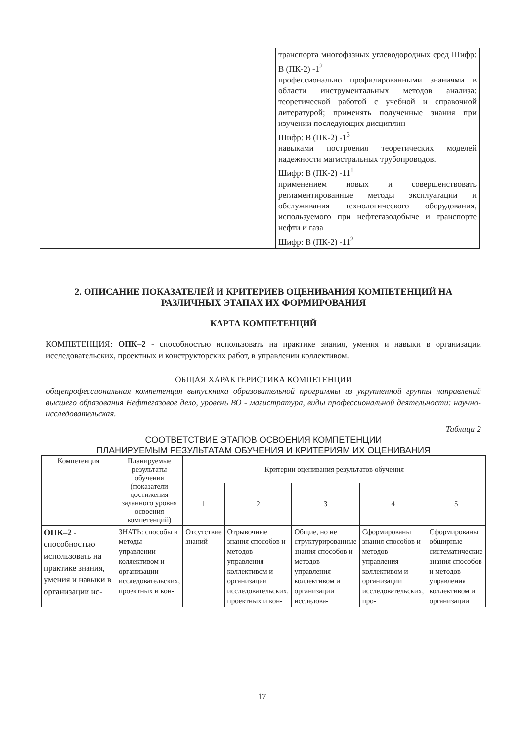| | | транспорта многофазных углеводородных сред Шифр: В (ПК-2) -1<sup>2</sup> профессионально профилированными знаниями в области инструментальных методов анализа: теоретической работой с учебной и справочной литературой; применять полученные знания при изучении последующих дисциплин Шифр: В (ПК-2) -1<sup>3</sup> навыками построения теоретических моделей надежности магистральных трубопроводов. Шифр: В (ПК-2) -11<sup>1</sup> применением новых и совершенствовать регламентированные методы эксплуатации и обслуживания технологического оборудования, используемого при нефтегазодобыче и транспорте нефти и газа Шифр: В (ПК-2) -11<sup>2</sup> |
2. ОПИСАНИЕ ПОКАЗАТЕЛЕЙ И КРИТЕРИЕВ ОЦЕНИВАНИЯ КОМПЕТЕНЦИЙ НА РАЗЛИЧНЫХ ЭТАПАХ ИХ ФОРМИРОВАНИЯ
КАРТА КОМПЕТЕНЦИЙ
КОМПЕТЕНЦИЯ: ОПК–2 - способностью использовать на практике знания, умения и навыки в организации исследовательских, проектных и конструкторских работ, в управлении коллективом.
ОБЩАЯ ХАРАКТЕРИСТИКА КОМПЕТЕНЦИИ
общепрофессиональная компетенция выпускника образовательной программы из укрупненной группы направлений высшего образования Нефтегазовое дело, уровень ВО - магистратура, виды профессиональной деятельности: научно-исследовательская.
Таблица 2
СООТВЕТСТВИЕ ЭТАПОВ ОСВОЕНИЯ КОМПЕТЕНЦИИ
ПЛАНИРУЕМЫМ РЕЗУЛЬТАТАМ ОБУЧЕНИЯ И КРИТЕРИЯМ ИХ ОЦЕНИВАНИЯ
| Компетенция | Планируемые результаты обучения (показатели достижения заданного уровня освоения компетенций) | Критерии оценивания результатов обучения | | | | |
| --- | --- | --- | --- | --- | --- | --- |
| | | 1 | 2 | 3 | 4 | 5 |
| ОПК–2 - способностью использовать на практике знания, умения и навыки в организации ис- | ЗНАТЬ: способы и методы управлении коллективом и организации исследовательских, проектных и кон- | Отсутствие знаний | Отрывочные знания способов и методов управления коллективом и организации исследовательских, проектных и кон- | Общие, но не структурированные знания способов и методов управления коллективом и организации исследова- | Сформированы знания способов и методов управления коллективом и организации исследовательских, про- | Сформированы обширные систематические знания способов и методов управления коллективом и организации |
17